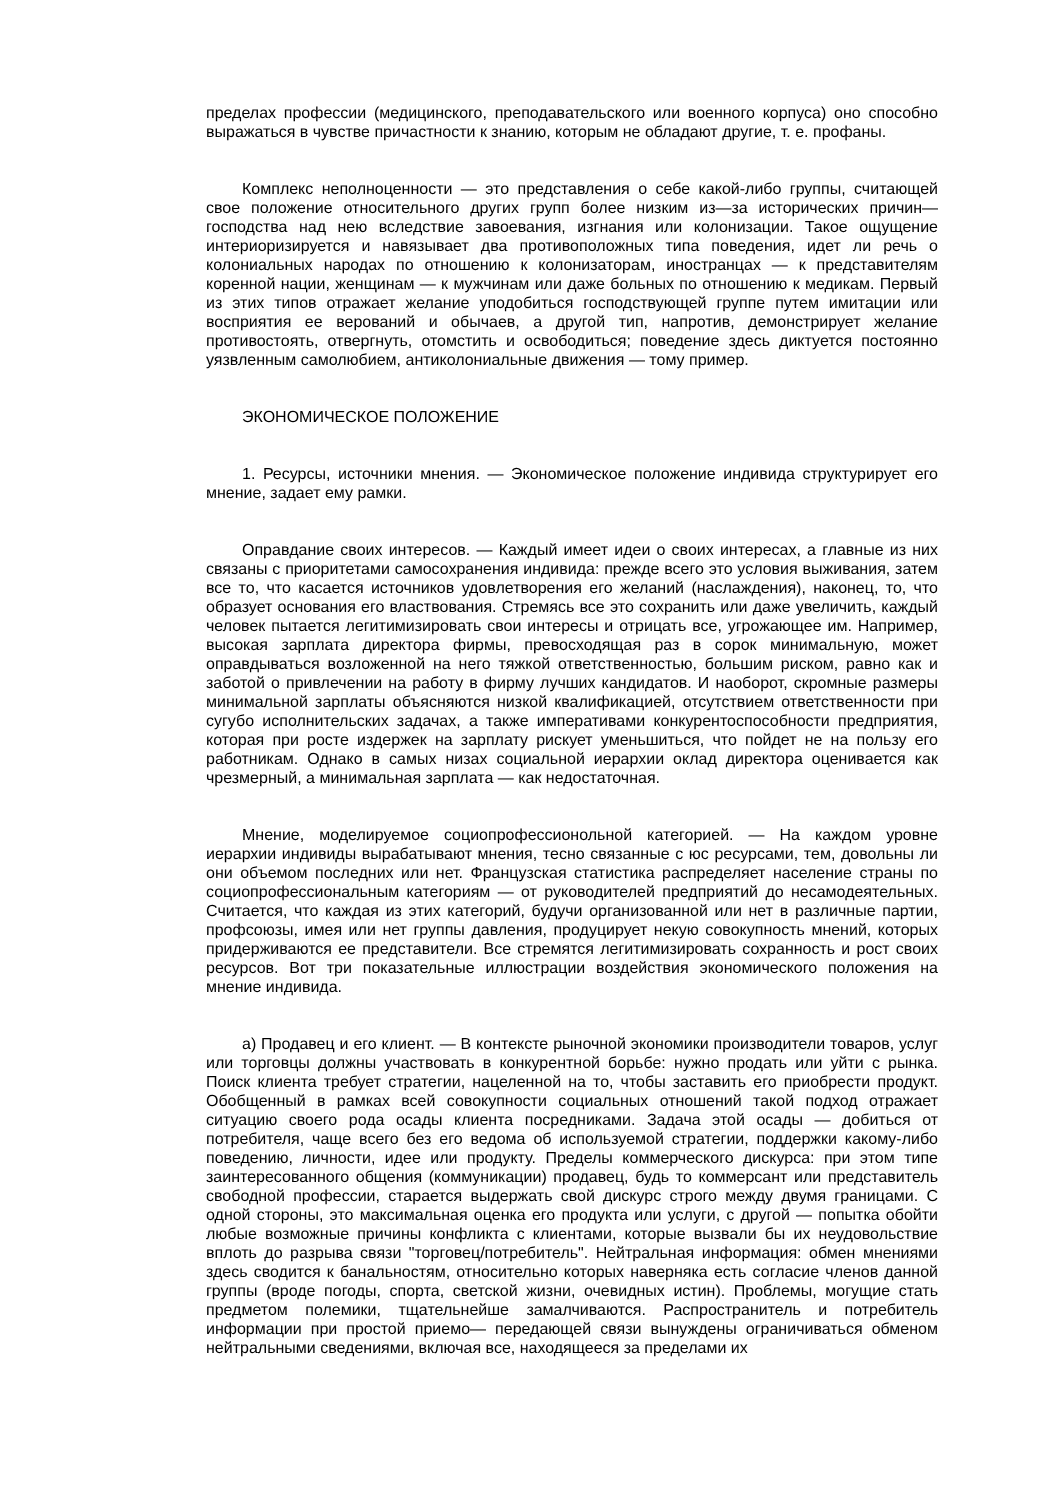пределах профессии (медицинского, преподавательского или военного корпуса) оно способно выражаться в чувстве причастности к знанию, которым не обладают другие, т. е. профаны.
Комплекс неполноценности — это представления о себе какой-либо группы, считающей свое положение относительного других групп более низким из—за исторических причин—господства над нею вследствие завоевания, изгнания или колонизации. Такое ощущение интериоризируется и навязывает два противоположных типа поведения, идет ли речь о колониальных народах по отношению к колонизаторам, иностранцах — к представителям коренной нации, женщинам — к мужчинам или даже больных по отношению к медикам. Первый из этих типов отражает желание уподобиться господствующей группе путем имитации или восприятия ее верований и обычаев, а другой тип, напротив, демонстрирует желание противостоять, отвергнуть, отомстить и освободиться; поведение здесь диктуется постоянно уязвленным самолюбием, антиколониальные движения — тому пример.
ЭКОНОМИЧЕСКОЕ ПОЛОЖЕНИЕ
1. Ресурсы, источники мнения. — Экономическое положение индивида структурирует его мнение, задает ему рамки.
Оправдание своих интересов. — Каждый имеет идеи о своих интересах, а главные из них связаны с приоритетами самосохранения индивида: прежде всего это условия выживания, затем все то, что касается источников удовлетворения его желаний (наслаждения), наконец, то, что образует основания его властвования. Стремясь все это сохранить или даже увеличить, каждый человек пытается легитимизировать свои интересы и отрицать все, угрожающее им. Например, высокая зарплата директора фирмы, превосходящая раз в сорок минимальную, может оправдываться возложенной на него тяжкой ответственностью, большим риском, равно как и заботой о привлечении на работу в фирму лучших кандидатов. И наоборот, скромные размеры минимальной зарплаты объясняются низкой квалификацией, отсутствием ответственности при сугубо исполнительских задачах, а также императивами конкурентоспособности предприятия, которая при росте издержек на зарплату рискует уменьшиться, что пойдет не на пользу его работникам. Однако в самых низах социальной иерархии оклад директора оценивается как чрезмерный, а минимальная зарплата — как недостаточная.
Мнение, моделируемое социопрофессионольной категорией. — На каждом уровне иерархии индивиды вырабатывают мнения, тесно связанные с юс ресурсами, тем, довольны ли они объемом последних или нет. Французская статистика распределяет население страны по социопрофессиональным категориям — от руководителей предприятий до несамодеятельных. Считается, что каждая из этих категорий, будучи организованной или нет в различные партии, профсоюзы, имея или нет группы давления, продуцирует некую совокупность мнений, которых придерживаются ее представители. Все стремятся легитимизировать сохранность и рост своих ресурсов. Вот три показательные иллюстрации воздействия экономического положения на мнение индивида.
а) Продавец и его клиент. — В контексте рыночной экономики производители товаров, услуг или торговцы должны участвовать в конкурентной борьбе: нужно продать или уйти с рынка. Поиск клиента требует стратегии, нацеленной на то, чтобы заставить его приобрести продукт. Обобщенный в рамках всей совокупности социальных отношений такой подход отражает ситуацию своего рода осады клиента посредниками. Задача этой осады — добиться от потребителя, чаще всего без его ведома об используемой стратегии, поддержки какому-либо поведению, личности, идее или продукту. Пределы коммерческого дискурса: при этом типе заинтересованного общения (коммуникации) продавец, будь то коммерсант или представитель свободной профессии, старается выдержать свой дискурс строго между двумя границами. С одной стороны, это максимальная оценка его продукта или услуги, с другой — попытка обойти любые возможные причины конфликта с клиентами, которые вызвали бы их неудовольствие вплоть до разрыва связи "торговец/потребитель". Нейтральная информация: обмен мнениями здесь сводится к банальностям, относительно которых наверняка есть согласие членов данной группы (вроде погоды, спорта, светской жизни, очевидных истин). Проблемы, могущие стать предметом полемики, тщательнейше замалчиваются. Распространитель и потребитель информации при простой приемо— передающей связи вынуждены ограничиваться обменом нейтральными сведениями, включая все, находящееся за пределами их